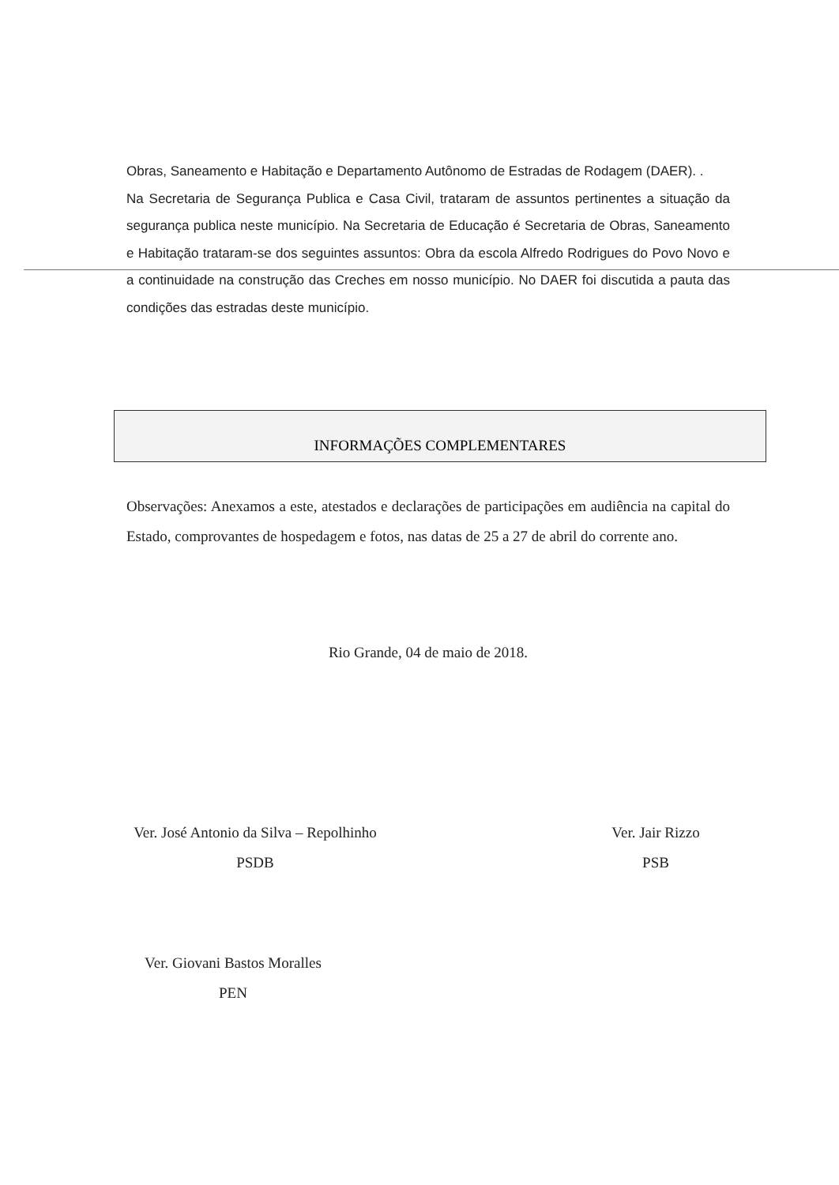Obras, Saneamento e Habitação e Departamento Autônomo de Estradas de Rodagem (DAER). .
Na Secretaria de Segurança Publica e Casa Civil, trataram de assuntos pertinentes a situação da segurança publica neste município. Na Secretaria de Educação é Secretaria de Obras, Saneamento e Habitação trataram-se dos seguintes assuntos: Obra da escola Alfredo Rodrigues do Povo Novo e a continuidade na construção das Creches em nosso município. No DAER foi discutida a pauta das condições das estradas deste município.
INFORMAÇÕES COMPLEMENTARES
Observações: Anexamos a este, atestados e declarações de participações em audiência na capital do Estado, comprovantes de hospedagem e fotos, nas datas de 25 a 27 de abril do corrente ano.
Rio Grande, 04 de maio de 2018.
Ver. José Antonio da Silva – Repolhinho
PSDB
Ver. Jair Rizzo
PSB
Ver. Giovani Bastos Moralles
PEN